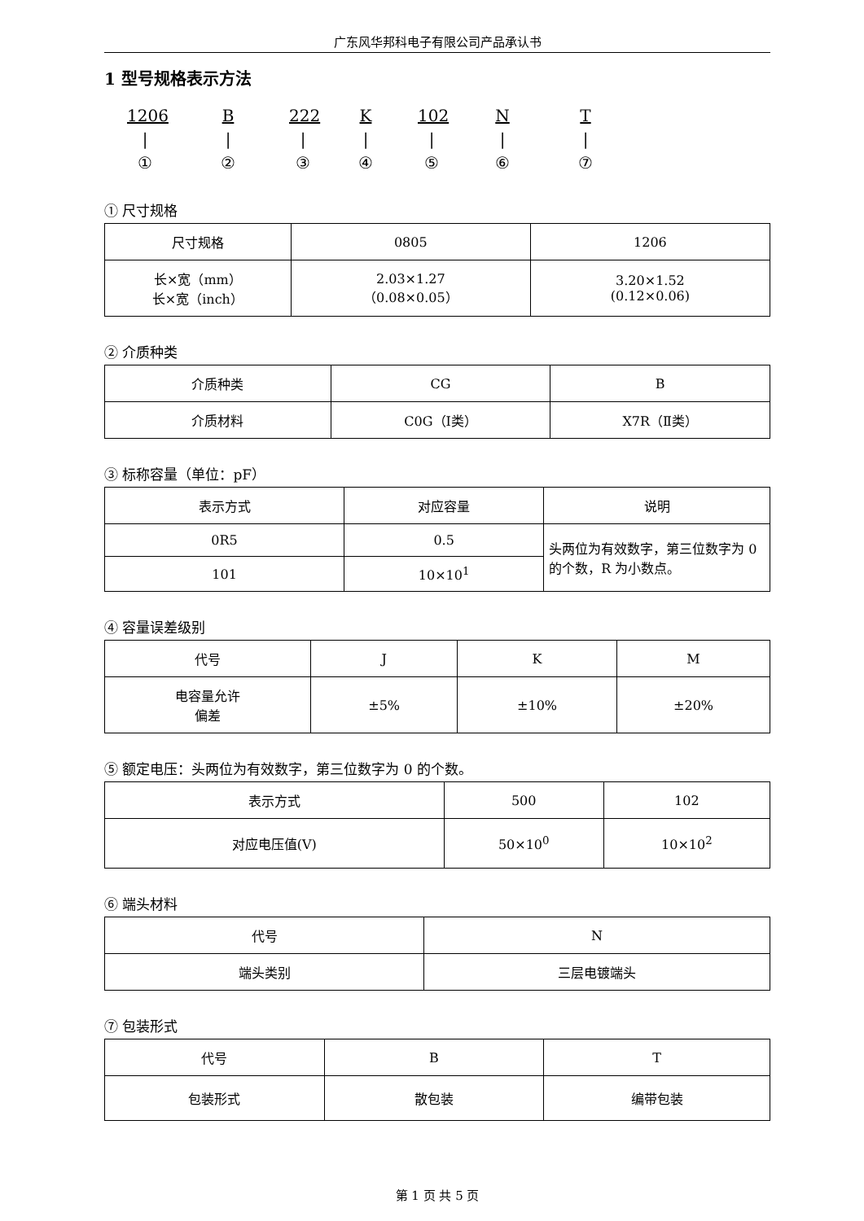广东风华邦科电子有限公司产品承认书
1 型号规格表示方法
1206
|
①
B
|
②
222
|
③
K
|
④
102
|
⑤
N
|
⑥
T
|
⑦
① 尺寸规格
| 尺寸规格 | 0805 | 1206 |
| 长×宽（mm） 长×宽（inch） | 2.03×1.27 （0.08×0.05） | 3.20×1.52 (0.12×0.06) |
② 介质种类
| 介质种类 | CG | B |
| 介质材料 | C0G（Ⅰ类） | X7R（Ⅱ类） |
③ 标称容量（单位：pF）
| 表示方式 | 对应容量 | 说明 |
| 0R5 | 0.5 | 头两位为有效数字，第三位数字为 0 的个数，R 为小数点。 |
| 101 | 10×10<sup>1</sup> | |
④ 容量误差级别
| 代号 | J | K | M |
| 电容量允许 偏差 | ±5% | ±10% | ±20% |
⑤ 额定电压：头两位为有效数字，第三位数字为 0 的个数。
| 表示方式 | 500 | 102 |
| 对应电压值(V) | 50×10<sup>0</sup> | 10×10<sup>2</sup> |
⑥ 端头材料
| 代号 | N |
| 端头类别 | 三层电镀端头 |
⑦ 包装形式
| 代号 | B | T |
| 包装形式 | 散包装 | 编带包装 |
第 1 页 共 5 页